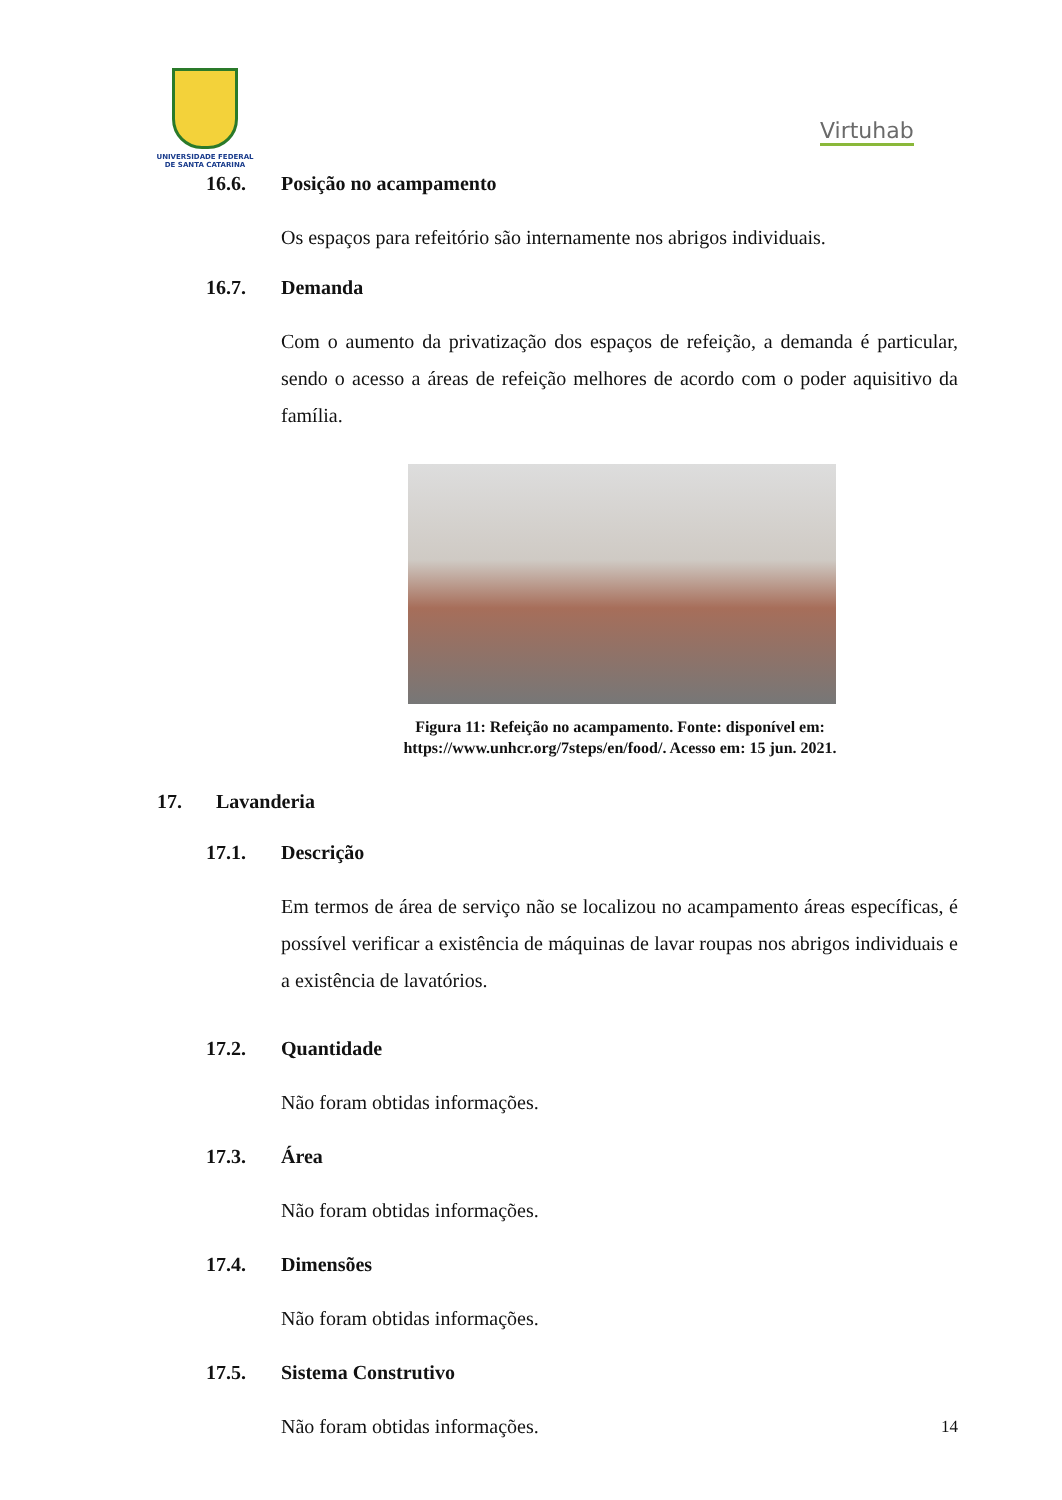UNIVERSIDADE FEDERAL
DE SANTA CATARINA
Virtuhab
16.6. Posição no acampamento
Os espaços para refeitório são internamente nos abrigos individuais.
16.7. Demanda
Com o aumento da privatização dos espaços de refeição, a demanda é particular, sendo o acesso a áreas de refeição melhores de acordo com o poder aquisitivo da família.
Figura 11: Refeição no acampamento. Fonte: disponível em: https://www.unhcr.org/7steps/en/food/. Acesso em: 15 jun. 2021.
17. Lavanderia
17.1. Descrição
Em termos de área de serviço não se localizou no acampamento áreas específicas, é possível verificar a existência de máquinas de lavar roupas nos abrigos individuais e a existência de lavatórios.
17.2. Quantidade
Não foram obtidas informações.
17.3. Área
Não foram obtidas informações.
17.4. Dimensões
Não foram obtidas informações.
17.5. Sistema Construtivo
Não foram obtidas informações.
14